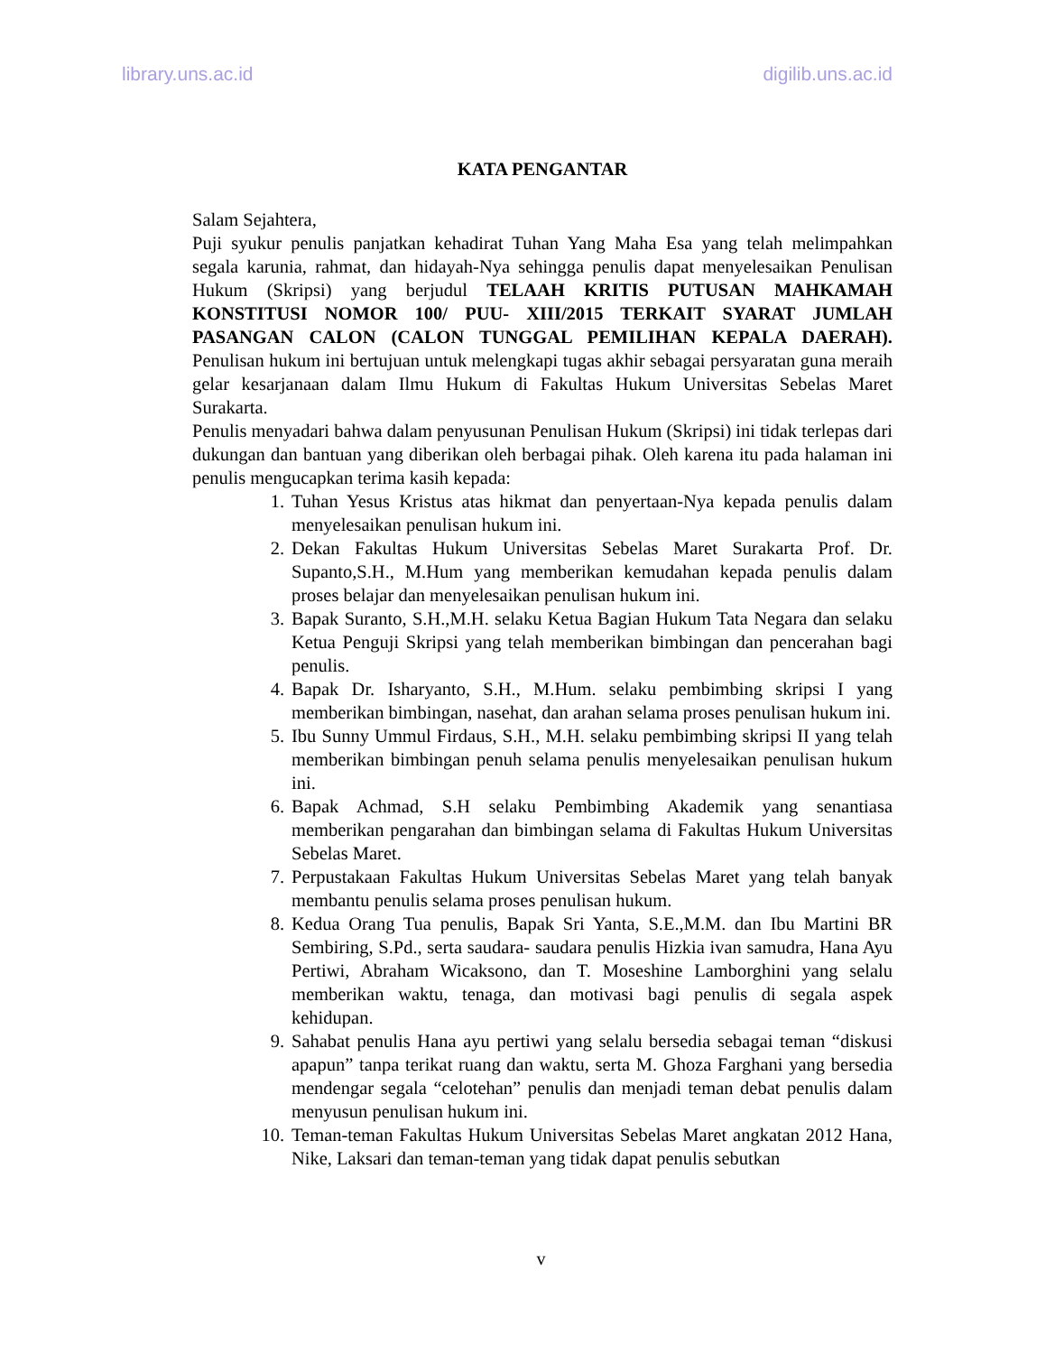library.uns.ac.id digilib.uns.ac.id
KATA PENGANTAR
Salam Sejahtera,
Puji syukur penulis panjatkan kehadirat Tuhan Yang Maha Esa yang telah melimpahkan segala karunia, rahmat, dan hidayah-Nya sehingga penulis dapat menyelesaikan Penulisan Hukum (Skripsi) yang berjudul TELAAH KRITIS PUTUSAN MAHKAMAH KONSTITUSI NOMOR 100/ PUU- XIII/2015 TERKAIT SYARAT JUMLAH PASANGAN CALON (CALON TUNGGAL PEMILIHAN KEPALA DAERAH). Penulisan hukum ini bertujuan untuk melengkapi tugas akhir sebagai persyaratan guna meraih gelar kesarjanaan dalam Ilmu Hukum di Fakultas Hukum Universitas Sebelas Maret Surakarta.
Penulis menyadari bahwa dalam penyusunan Penulisan Hukum (Skripsi) ini tidak terlepas dari dukungan dan bantuan yang diberikan oleh berbagai pihak. Oleh karena itu pada halaman ini penulis mengucapkan terima kasih kepada:
1. Tuhan Yesus Kristus atas hikmat dan penyertaan-Nya kepada penulis dalam menyelesaikan penulisan hukum ini.
2. Dekan Fakultas Hukum Universitas Sebelas Maret Surakarta Prof. Dr. Supanto,S.H., M.Hum yang memberikan kemudahan kepada penulis dalam proses belajar dan menyelesaikan penulisan hukum ini.
3. Bapak Suranto, S.H.,M.H. selaku Ketua Bagian Hukum Tata Negara dan selaku Ketua Penguji Skripsi yang telah memberikan bimbingan dan pencerahan bagi penulis.
4. Bapak Dr. Isharyanto, S.H., M.Hum. selaku pembimbing skripsi I yang memberikan bimbingan, nasehat, dan arahan selama proses penulisan hukum ini.
5. Ibu Sunny Ummul Firdaus, S.H., M.H. selaku pembimbing skripsi II yang telah memberikan bimbingan penuh selama penulis menyelesaikan penulisan hukum ini.
6. Bapak Achmad, S.H selaku Pembimbing Akademik yang senantiasa memberikan pengarahan dan bimbingan selama di Fakultas Hukum Universitas Sebelas Maret.
7. Perpustakaan Fakultas Hukum Universitas Sebelas Maret yang telah banyak membantu penulis selama proses penulisan hukum.
8. Kedua Orang Tua penulis, Bapak Sri Yanta, S.E.,M.M. dan Ibu Martini BR Sembiring, S.Pd., serta saudara- saudara penulis Hizkia ivan samudra, Hana Ayu Pertiwi, Abraham Wicaksono, dan T. Moseshine Lamborghini yang selalu memberikan waktu, tenaga, dan motivasi bagi penulis di segala aspek kehidupan.
9. Sahabat penulis Hana ayu pertiwi yang selalu bersedia sebagai teman “diskusi apapun” tanpa terikat ruang dan waktu, serta M. Ghoza Farghani yang bersedia mendengar segala “celotehan” penulis dan menjadi teman debat penulis dalam menyusun penulisan hukum ini.
10. Teman-teman Fakultas Hukum Universitas Sebelas Maret angkatan 2012 Hana, Nike, Laksari dan teman-teman yang tidak dapat penulis sebutkan
v